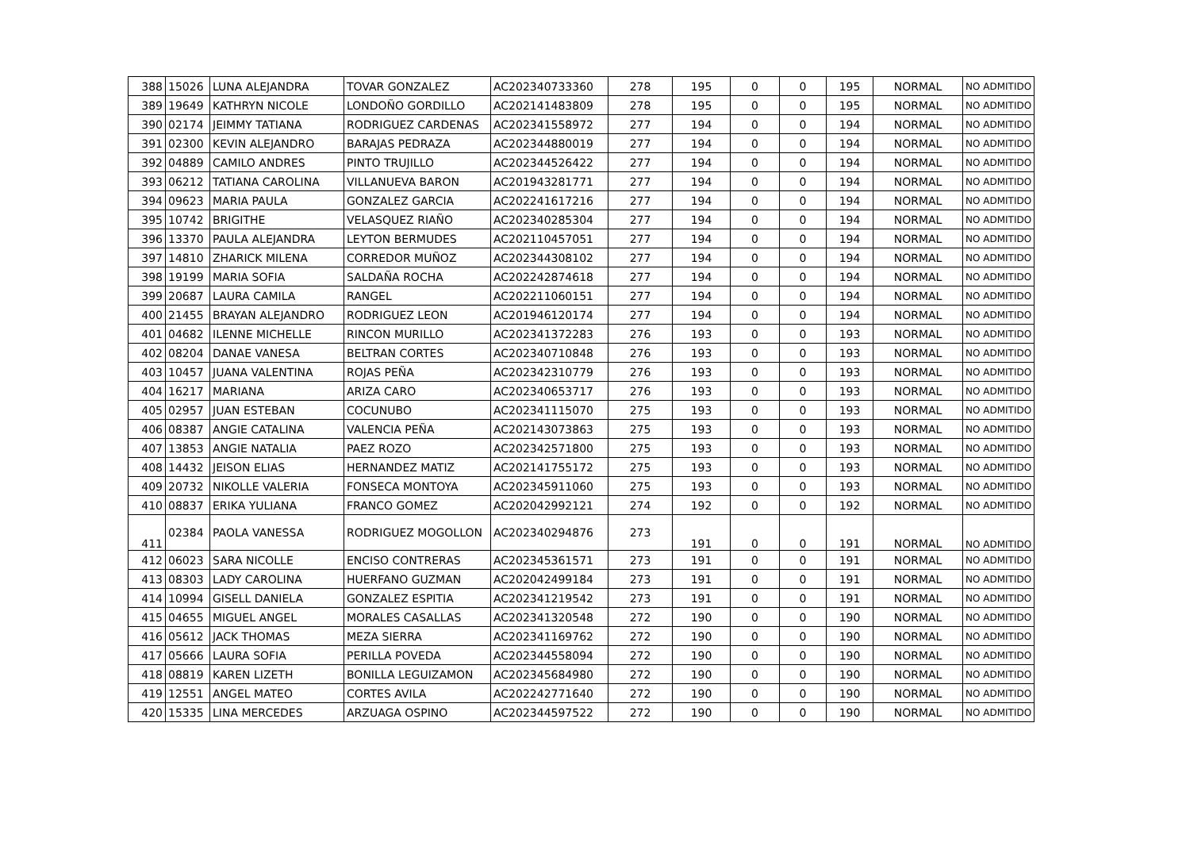| 388 | 15026 | LUNA ALEJANDRA | TOVAR GONZALEZ | AC202340733360 | 278 | 195 | 0 | 0 | 195 | NORMAL | NO ADMITIDO |
| 389 | 19649 | KATHRYN NICOLE | LONDOÑO GORDILLO | AC202141483809 | 278 | 195 | 0 | 0 | 195 | NORMAL | NO ADMITIDO |
| 390 | 02174 | JEIMMY TATIANA | RODRIGUEZ CARDENAS | AC202341558972 | 277 | 194 | 0 | 0 | 194 | NORMAL | NO ADMITIDO |
| 391 | 02300 | KEVIN ALEJANDRO | BARAJAS PEDRAZA | AC202344880019 | 277 | 194 | 0 | 0 | 194 | NORMAL | NO ADMITIDO |
| 392 | 04889 | CAMILO ANDRES | PINTO TRUJILLO | AC202344526422 | 277 | 194 | 0 | 0 | 194 | NORMAL | NO ADMITIDO |
| 393 | 06212 | TATIANA CAROLINA | VILLANUEVA BARON | AC201943281771 | 277 | 194 | 0 | 0 | 194 | NORMAL | NO ADMITIDO |
| 394 | 09623 | MARIA PAULA | GONZALEZ GARCIA | AC202241617216 | 277 | 194 | 0 | 0 | 194 | NORMAL | NO ADMITIDO |
| 395 | 10742 | BRIGITHE | VELASQUEZ RIAÑO | AC202340285304 | 277 | 194 | 0 | 0 | 194 | NORMAL | NO ADMITIDO |
| 396 | 13370 | PAULA ALEJANDRA | LEYTON BERMUDES | AC202110457051 | 277 | 194 | 0 | 0 | 194 | NORMAL | NO ADMITIDO |
| 397 | 14810 | ZHARICK MILENA | CORREDOR MUÑOZ | AC202344308102 | 277 | 194 | 0 | 0 | 194 | NORMAL | NO ADMITIDO |
| 398 | 19199 | MARIA SOFIA | SALDAÑA ROCHA | AC202242874618 | 277 | 194 | 0 | 0 | 194 | NORMAL | NO ADMITIDO |
| 399 | 20687 | LAURA CAMILA | RANGEL | AC202211060151 | 277 | 194 | 0 | 0 | 194 | NORMAL | NO ADMITIDO |
| 400 | 21455 | BRAYAN ALEJANDRO | RODRIGUEZ LEON | AC201946120174 | 277 | 194 | 0 | 0 | 194 | NORMAL | NO ADMITIDO |
| 401 | 04682 | ILENNE MICHELLE | RINCON MURILLO | AC202341372283 | 276 | 193 | 0 | 0 | 193 | NORMAL | NO ADMITIDO |
| 402 | 08204 | DANAE VANESA | BELTRAN CORTES | AC202340710848 | 276 | 193 | 0 | 0 | 193 | NORMAL | NO ADMITIDO |
| 403 | 10457 | JUANA VALENTINA | ROJAS PEÑA | AC202342310779 | 276 | 193 | 0 | 0 | 193 | NORMAL | NO ADMITIDO |
| 404 | 16217 | MARIANA | ARIZA CARO | AC202340653717 | 276 | 193 | 0 | 0 | 193 | NORMAL | NO ADMITIDO |
| 405 | 02957 | JUAN ESTEBAN | COCUNUBO | AC202341115070 | 275 | 193 | 0 | 0 | 193 | NORMAL | NO ADMITIDO |
| 406 | 08387 | ANGIE CATALINA | VALENCIA PEÑA | AC202143073863 | 275 | 193 | 0 | 0 | 193 | NORMAL | NO ADMITIDO |
| 407 | 13853 | ANGIE NATALIA | PAEZ ROZO | AC202342571800 | 275 | 193 | 0 | 0 | 193 | NORMAL | NO ADMITIDO |
| 408 | 14432 | JEISON ELIAS | HERNANDEZ MATIZ | AC202141755172 | 275 | 193 | 0 | 0 | 193 | NORMAL | NO ADMITIDO |
| 409 | 20732 | NIKOLLE VALERIA | FONSECA MONTOYA | AC202345911060 | 275 | 193 | 0 | 0 | 193 | NORMAL | NO ADMITIDO |
| 410 | 08837 | ERIKA YULIANA | FRANCO GOMEZ | AC202042992121 | 274 | 192 | 0 | 0 | 192 | NORMAL | NO ADMITIDO |
| 411 | 02384 | PAOLA VANESSA | RODRIGUEZ MOGOLLON | AC202340294876 | 273 | 191 | 0 | 0 | 191 | NORMAL | NO ADMITIDO |
| 412 | 06023 | SARA NICOLLE | ENCISO CONTRERAS | AC202345361571 | 273 | 191 | 0 | 0 | 191 | NORMAL | NO ADMITIDO |
| 413 | 08303 | LADY CAROLINA | HUERFANO GUZMAN | AC202042499184 | 273 | 191 | 0 | 0 | 191 | NORMAL | NO ADMITIDO |
| 414 | 10994 | GISELL DANIELA | GONZALEZ ESPITIA | AC202341219542 | 273 | 191 | 0 | 0 | 191 | NORMAL | NO ADMITIDO |
| 415 | 04655 | MIGUEL ANGEL | MORALES CASALLAS | AC202341320548 | 272 | 190 | 0 | 0 | 190 | NORMAL | NO ADMITIDO |
| 416 | 05612 | JACK THOMAS | MEZA SIERRA | AC202341169762 | 272 | 190 | 0 | 0 | 190 | NORMAL | NO ADMITIDO |
| 417 | 05666 | LAURA SOFIA | PERILLA POVEDA | AC202344558094 | 272 | 190 | 0 | 0 | 190 | NORMAL | NO ADMITIDO |
| 418 | 08819 | KAREN LIZETH | BONILLA LEGUIZAMON | AC202345684980 | 272 | 190 | 0 | 0 | 190 | NORMAL | NO ADMITIDO |
| 419 | 12551 | ANGEL MATEO | CORTES AVILA | AC202242771640 | 272 | 190 | 0 | 0 | 190 | NORMAL | NO ADMITIDO |
| 420 | 15335 | LINA MERCEDES | ARZUAGA OSPINO | AC202344597522 | 272 | 190 | 0 | 0 | 190 | NORMAL | NO ADMITIDO |